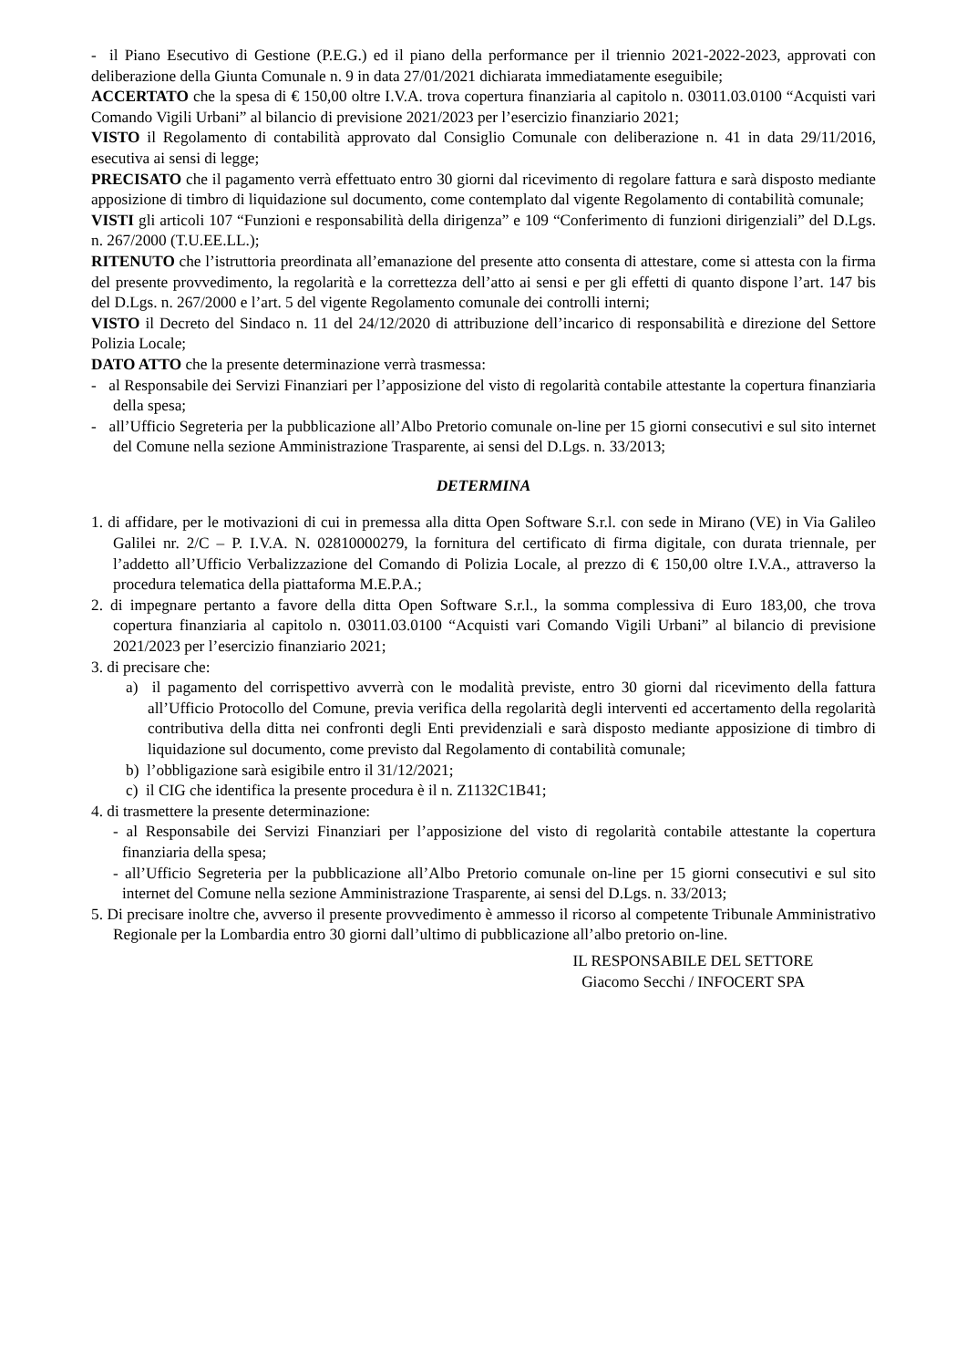- il Piano Esecutivo di Gestione (P.E.G.) ed il piano della performance per il triennio 2021-2022-2023, approvati con deliberazione della Giunta Comunale n. 9 in data 27/01/2021 dichiarata immediatamente eseguibile;
ACCERTATO che la spesa di € 150,00 oltre I.V.A. trova copertura finanziaria al capitolo n. 03011.03.0100 “Acquisti vari Comando Vigili Urbani” al bilancio di previsione 2021/2023 per l’esercizio finanziario 2021;
VISTO il Regolamento di contabilità approvato dal Consiglio Comunale con deliberazione n. 41 in data 29/11/2016, esecutiva ai sensi di legge;
PRECISATO che il pagamento verrà effettuato entro 30 giorni dal ricevimento di regolare fattura e sarà disposto mediante apposizione di timbro di liquidazione sul documento, come contemplato dal vigente Regolamento di contabilità comunale;
VISTI gli articoli 107 “Funzioni e responsabilità della dirigenza” e 109 “Conferimento di funzioni dirigenziali” del D.Lgs. n. 267/2000 (T.U.EE.LL.);
RITENUTO che l’istruttoria preordinata all’emanazione del presente atto consenta di attestare, come si attesta con la firma del presente provvedimento, la regolarità e la correttezza dell’atto ai sensi e per gli effetti di quanto dispone l’art. 147 bis del D.Lgs. n. 267/2000 e l’art. 5 del vigente Regolamento comunale dei controlli interni;
VISTO il Decreto del Sindaco n. 11 del 24/12/2020 di attribuzione dell’incarico di responsabilità e direzione del Settore Polizia Locale;
DATO ATTO che la presente determinazione verrà trasmessa:
- al Responsabile dei Servizi Finanziari per l’apposizione del visto di regolarità contabile attestante la copertura finanziaria della spesa;
- all’Ufficio Segreteria per la pubblicazione all’Albo Pretorio comunale on-line per 15 giorni consecutivi e sul sito internet del Comune nella sezione Amministrazione Trasparente, ai sensi del D.Lgs. n. 33/2013;
DETERMINA
1. di affidare, per le motivazioni di cui in premessa alla ditta Open Software S.r.l. con sede in Mirano (VE) in Via Galileo Galilei nr. 2/C – P. I.V.A. N. 02810000279, la fornitura del certificato di firma digitale, con durata triennale, per l’addetto all’Ufficio Verbalizzazione del Comando di Polizia Locale, al prezzo di € 150,00 oltre I.V.A., attraverso la procedura telematica della piattaforma M.E.P.A.;
2. di impegnare pertanto a favore della ditta Open Software S.r.l., la somma complessiva di Euro 183,00, che trova copertura finanziaria al capitolo n. 03011.03.0100 “Acquisti vari Comando Vigili Urbani” al bilancio di previsione 2021/2023 per l’esercizio finanziario 2021;
3. di precisare che:
a) il pagamento del corrispettivo avverrà con le modalità previste, entro 30 giorni dal ricevimento della fattura all’Ufficio Protocollo del Comune, previa verifica della regolarità degli interventi ed accertamento della regolarità contributiva della ditta nei confronti degli Enti previdenziali e sarà disposto mediante apposizione di timbro di liquidazione sul documento, come previsto dal Regolamento di contabilità comunale;
b) l’obbligazione sarà esigibile entro il 31/12/2021;
c) il CIG che identifica la presente procedura è il n. Z1132C1B41;
4. di trasmettere la presente determinazione:
- al Responsabile dei Servizi Finanziari per l’apposizione del visto di regolarità contabile attestante la copertura finanziaria della spesa;
- all’Ufficio Segreteria per la pubblicazione all’Albo Pretorio comunale on-line per 15 giorni consecutivi e sul sito internet del Comune nella sezione Amministrazione Trasparente, ai sensi del D.Lgs. n. 33/2013;
5. Di precisare inoltre che, avverso il presente provvedimento è ammesso il ricorso al competente Tribunale Amministrativo Regionale per la Lombardia entro 30 giorni dall’ultimo di pubblicazione all’albo pretorio on-line.
IL RESPONSABILE DEL SETTORE
Giacomo Secchi / INFOCERT SPA